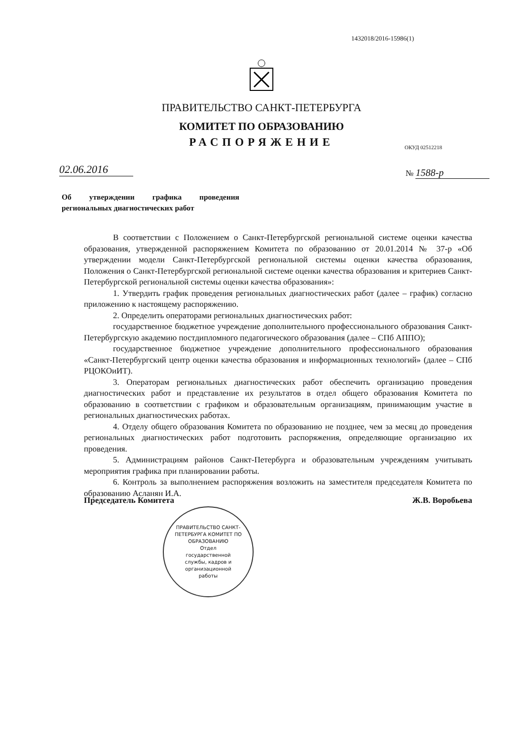1432018/2016-15986(1)
ПРАВИТЕЛЬСТВО САНКТ-ПЕТЕРБУРГА
КОМИТЕТ ПО ОБРАЗОВАНИЮ
РАСПОРЯЖЕНИЕ
ОКУД 02512218
02.06.2016 № 1588-р
Об утверждении графика проведения региональных диагностических работ
В соответствии с Положением о Санкт-Петербургской региональной системе оценки качества образования, утвержденной распоряжением Комитета по образованию от 20.01.2014 № 37-р «Об утверждении модели Санкт-Петербургской региональной системы оценки качества образования, Положения о Санкт-Петербургской региональной системе оценки качества образования и критериев Санкт-Петербургской региональной системы оценки качества образования»:
1. Утвердить график проведения региональных диагностических работ (далее – график) согласно приложению к настоящему распоряжению.
2. Определить операторами региональных диагностических работ:
государственное бюджетное учреждение дополнительного профессионального образования Санкт-Петербургскую академию постдипломного педагогического образования (далее – СПб АППО);
государственное бюджетное учреждение дополнительного профессионального образования «Санкт-Петербургский центр оценки качества образования и информационных технологий» (далее – СПб РЦОКОиИТ).
3. Операторам региональных диагностических работ обеспечить организацию проведения диагностических работ и представление их результатов в отдел общего образования Комитета по образованию в соответствии с графиком и образовательным организациям, принимающим участие в региональных диагностических работах.
4. Отделу общего образования Комитета по образованию не позднее, чем за месяц до проведения региональных диагностических работ подготовить распоряжения, определяющие организацию их проведения.
5. Администрациям районов Санкт-Петербурга и образовательным учреждениям учитывать мероприятия графика при планировании работы.
6. Контроль за выполнением распоряжения возложить на заместителя председателя Комитета по образованию Асланян И.А.
Председатель Комитета Ж.В. Воробьева
ПРАВИТЕЛЬСТВО САНКТ-ПЕТЕРБУРГА КОМИТЕТ ПО ОБРАЗОВАНИЮ
Отдел
государственной
службы, кадров и
организационной
работы